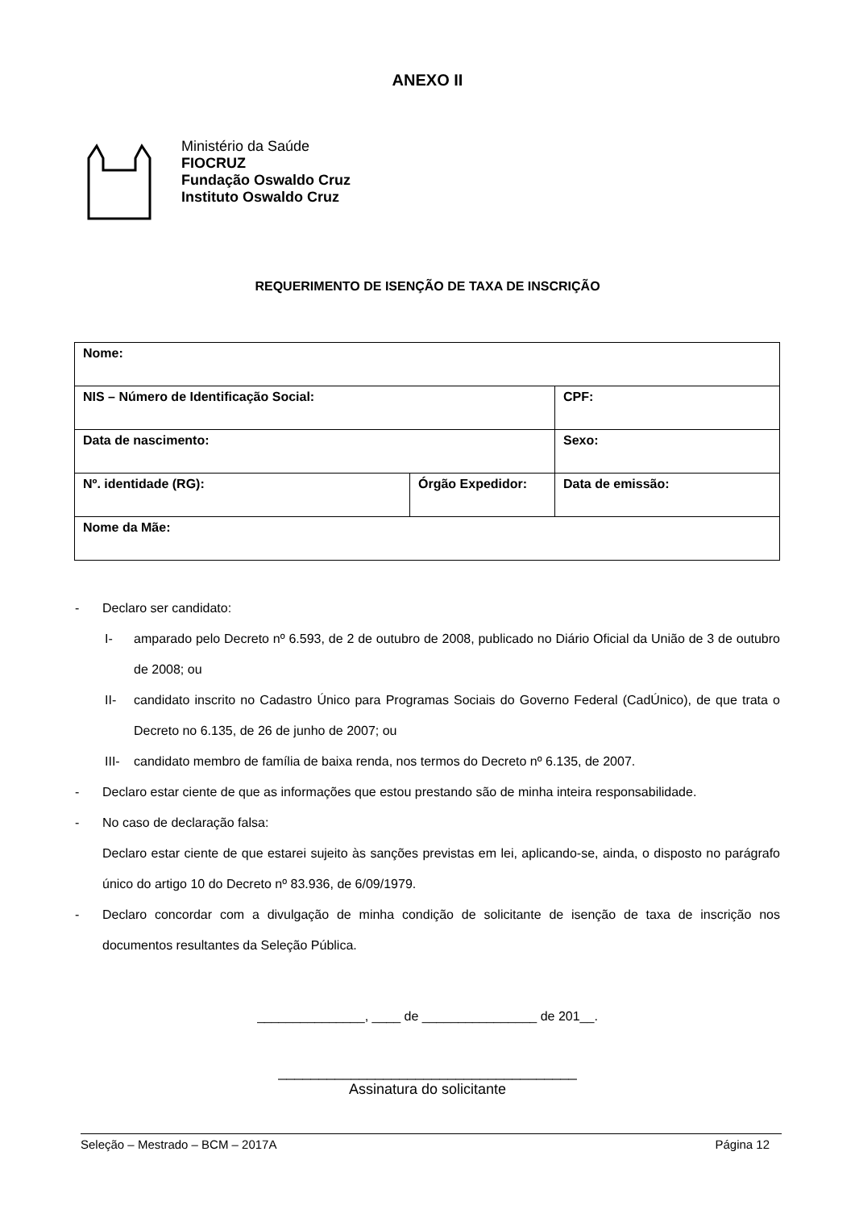ANEXO II
Ministério da Saúde
FIOCRUZ
Fundação Oswaldo Cruz
Instituto Oswaldo Cruz
REQUERIMENTO DE ISENÇÃO DE TAXA DE INSCRIÇÃO
| Nome: | | |
| NIS – Número de Identificação Social: | | CPF: |
| Data de nascimento: | | Sexo: |
| Nº. identidade (RG): | Órgão Expedidor: | Data de emissão: |
| Nome da Mãe: | | |
- Declaro ser candidato:
I- amparado pelo Decreto nº 6.593, de 2 de outubro de 2008, publicado no Diário Oficial da União de 3 de outubro de 2008; ou
II- candidato inscrito no Cadastro Único para Programas Sociais do Governo Federal (CadÚnico), de que trata o Decreto no 6.135, de 26 de junho de 2007; ou
III- candidato membro de família de baixa renda, nos termos do Decreto nº 6.135, de 2007.
- Declaro estar ciente de que as informações que estou prestando são de minha inteira responsabilidade.
- No caso de declaração falsa:
Declaro estar ciente de que estarei sujeito às sanções previstas em lei, aplicando-se, ainda, o disposto no parágrafo único do artigo 10 do Decreto nº 83.936, de 6/09/1979.
- Declaro concordar com a divulgação de minha condição de solicitante de isenção de taxa de inscrição nos documentos resultantes da Seleção Pública.
_______________, ____ de ________________ de 201__.
_____________________________________
Assinatura do solicitante
Seleção – Mestrado – BCM – 2017A Página 12